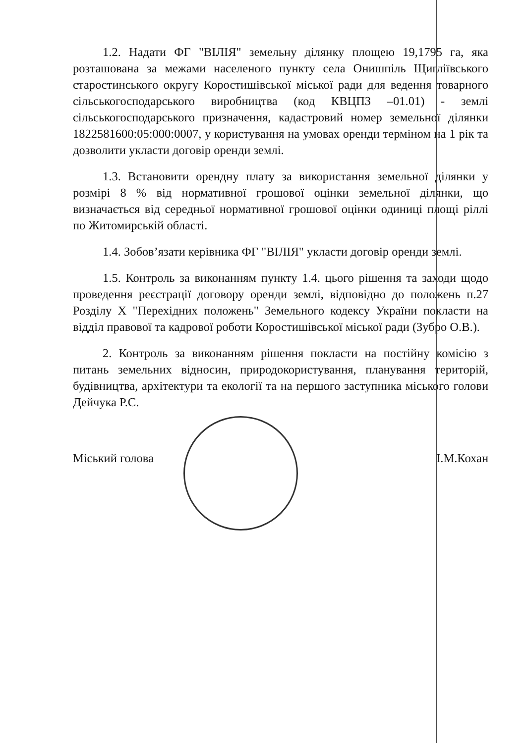1.2. Надати ФГ "ВІЛІЯ" земельну ділянку площею 19,1795 га, яка розташована за межами населеного пункту села Онишпіль Щиглiївського старостинського округу Коростишівської міської ради для ведення товарного сільськогосподарського виробництва (код КВЦПЗ –01.01) - землі сільськогосподарського призначення, кадастровий номер земельної ділянки 1822581600:05:000:0007, у користування на умовах оренди терміном на 1 рік та дозволити укласти договір оренди землі.
1.3. Встановити орендну плату за використання земельної ділянки у розмірі 8 % від нормативної грошової оцінки земельної ділянки, що визначається від середньої нормативної грошової оцінки одиниці площі ріллі по Житомирській області.
1.4. Зобов’язати керівника ФГ "ВІЛІЯ" укласти договір оренди землі.
1.5. Контроль за виконанням пункту 1.4. цього рішення та заходи щодо проведення реєстрації договору оренди землі, відповідно до положень п.27 Розділу Х "Перехідних положень" Земельного кодексу України покласти на відділ правової та кадрової роботи Коростишівської міської ради (Зубро О.В.).
2. Контроль за виконанням рішення покласти на постійну комісію з питань земельних відносин, природокористування, планування територій, будівництва, архітектури та екології та на першого заступника міського голови Дейчука Р.С.
Міський голова І.М.Кохан